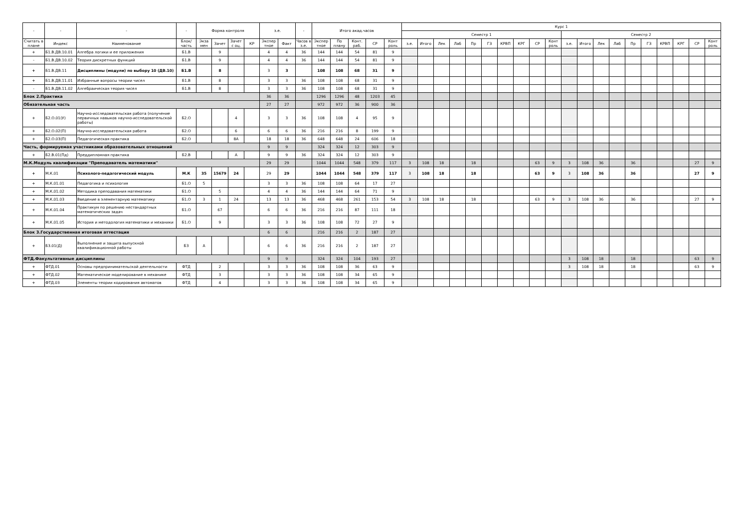| - | - | - | - | Форма контроля | | | | з.е. | | - | Итого акад.часов | | | | | Курс 1 | | | | | | | | | | | | | | | | | | | |
| --- | --- | --- | --- | --- | --- | --- | --- | --- | --- | --- | --- | --- | --- | --- | --- | --- | --- | --- | --- | --- | --- | --- | --- | --- | --- | --- | --- | --- | --- | --- | --- | --- | --- | --- | --- |
| | | | | | | | | | | | | | | | | Семестр 1 | | | | | | | | | | Семестр 2 | | | | | | | | | |
| Считать в плане | Индекс | Наименование | Блок/ часть | Экза мен | Зачет | Зачет с оц. | КР | Экспер тное | Факт | Часов в з.е. | Экспер тное | По плану | Конт. раб. | СР | Конт роль | з.е. | Итого | Лек | Лаб | Пр | ГЗ | КРВП | КРГ | СР | Конт роль | з.е. | Итого | Лек | Лаб | Пр | ГЗ | КРВП | КРГ | СР | Конт роль |
| + | Б1.В.ДВ.10.01 | Алгебра логики и ее приложения | Б1.В | | 9 | | | 4 | 4 | 36 | 144 | 144 | 54 | 81 | 9 | | | | | | | | | | | | | | | | | | | | |
| - | Б1.В.ДВ.10.02 | Теория дискретных функций | Б1.В | | 9 | | | 4 | 4 | 36 | 144 | 144 | 54 | 81 | 9 | | | | | | | | | | | | | | | | | | | | |
| + | Б1.В.ДВ.11 | Дисциплины (модули) по выбору 10 (ДВ.10) | Б1.В | | 8 | | | 3 | 3 | | 108 | 108 | 68 | 31 | 9 | | | | | | | | | | | | | | | | | | | | |
| + | Б1.В.ДВ.11.01 | Избранные вопросы теории чисел | Б1.В | | 8 | | | 3 | 3 | 36 | 108 | 108 | 68 | 31 | 9 | | | | | | | | | | | | | | | | | | | | |
| - | Б1.В.ДВ.11.02 | Алгебраическая теория чисел | Б1.В | | 8 | | | 3 | 3 | 36 | 108 | 108 | 68 | 31 | 9 | | | | | | | | | | | | | | | | | | | | |
| Блок 2.Практика | | | | | | | | 36 | 36 | | 1296 | 1296 | 48 | 1203 | 45 | | | | | | | | | | | | | | | | | | | | |
| Обязательная часть | | | | | | | | 27 | 27 | | 972 | 972 | 36 | 900 | 36 | | | | | | | | | | | | | | | | | | | | |
| + | Б2.О.01(У) | Научно-исследовательская работа (получение первичных навыков научно-исследовательской работы) | Б2.О | | | 4 | | 3 | 3 | 36 | 108 | 108 | 4 | 95 | 9 | | | | | | | | | | | | | | | | | | | | |
| + | Б2.О.02(П) | Научно-исследовательская работа | Б2.О | | | 6 | | 6 | 6 | 36 | 216 | 216 | 8 | 199 | 9 | | | | | | | | | | | | | | | | | | | | |
| + | Б2.О.03(П) | Педагогическая практика | Б2.О | | | 8А | | 18 | 18 | 36 | 648 | 648 | 24 | 606 | 18 | | | | | | | | | | | | | | | | | | | | |
| Часть, формируемая участниками образовательных отношений | | | | | | | | 9 | 9 | | 324 | 324 | 12 | 303 | 9 | | | | | | | | | | | | | | | | | | | | |
| + | Б2.В.01(Пд) | Преддипломная практика | Б2.В | | | А | | 9 | 9 | 36 | 324 | 324 | 12 | 303 | 9 | | | | | | | | | | | | | | | | | | | | |
| М.К.Модуль квалификации "Преподаватель математики" | | | | | | | | 29 | 29 | | 1044 | 1044 | 548 | 379 | 117 | 3 | 108 | 18 | | 18 | | | | 63 | 9 | 3 | 108 | 36 | | 36 | | | | 27 | 9 |
| + | М.К.01 | Психолого-педагогический модуль | М.К | 35 | 15679 | 24 | | 29 | 29 | | 1044 | 1044 | 548 | 379 | 117 | 3 | 108 | 18 | | 18 | | | | 63 | 9 | 3 | 108 | 36 | | 36 | | | | 27 | 9 |
| + | М.К.01.01 | Педагогика и психология | Б1.О | 5 | | | | 3 | 3 | 36 | 108 | 108 | 64 | 17 | 27 | | | | | | | | | | | | | | | | | | | | |
| + | М.К.01.02 | Методика преподавания математики | Б1.О | | 5 | | | 4 | 4 | 36 | 144 | 144 | 64 | 71 | 9 | | | | | | | | | | | | | | | | | | | | |
| + | М.К.01.03 | Введение в элементарную математику | Б1.О | 3 | 1 | 24 | | 13 | 13 | 36 | 468 | 468 | 261 | 153 | 54 | 3 | 108 | 18 | | 18 | | | | 63 | 9 | 3 | 108 | 36 | | 36 | | | | 27 | 9 |
| + | М.К.01.04 | Практикум по решению нестандартных математических задач | Б1.О | | 67 | | | 6 | 6 | 36 | 216 | 216 | 87 | 111 | 18 | | | | | | | | | | | | | | | | | | | | |
| + | М.К.01.05 | История и методология математики и механики | Б1.О | | 9 | | | 3 | 3 | 36 | 108 | 108 | 72 | 27 | 9 | | | | | | | | | | | | | | | | | | | | |
| Блок 3.Государственная итоговая аттестация | | | | | | | | 6 | 6 | | 216 | 216 | 2 | 187 | 27 | | | | | | | | | | | | | | | | | | | | |
| + | Б3.01(Д) | Выполнение и защита выпускной квалификационной работы | Б3 | А | | | | 6 | 6 | 36 | 216 | 216 | 2 | 187 | 27 | | | | | | | | | | | | | | | | | | | | |
| ФТД.Факультативные дисциплины | | | | | | | | 9 | 9 | | 324 | 324 | 104 | 193 | 27 | | | | | | | | | | | 3 | 108 | 18 | | 18 | | | | 63 | 9 |
| + | ФТД.01 | Основы предпринимательской деятельности | ФТД | | 2 | | | 3 | 3 | 36 | 108 | 108 | 36 | 63 | 9 | | | | | | | | | | | 3 | 108 | 18 | | 18 | | | | 63 | 9 |
| + | ФТД.02 | Математическое моделирование в механике | ФТД | | 3 | | | 3 | 3 | 36 | 108 | 108 | 34 | 65 | 9 | | | | | | | | | | | | | | | | | | | | |
| + | ФТД.03 | Элементы теории кодирования автоматов | ФТД | | 4 | | | 3 | 3 | 36 | 108 | 108 | 34 | 65 | 9 | | | | | | | | | | | | | | | | | | | | |